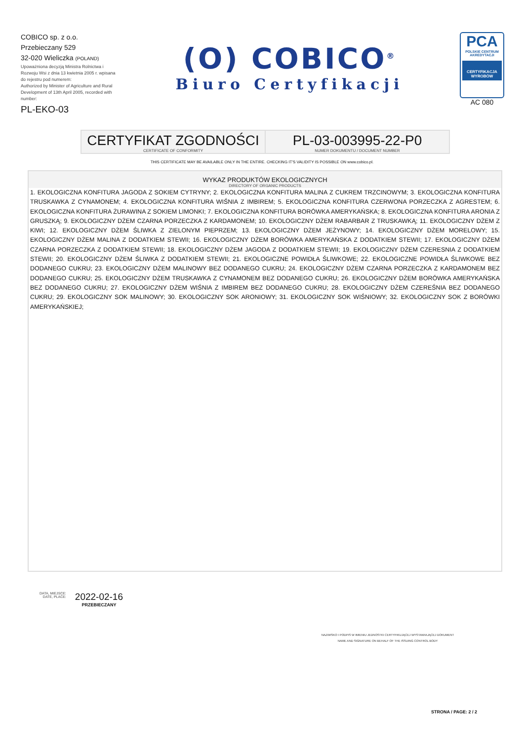COBICO sp. z o.o.
Przebieczany 529
32-020 Wieliczka (POLAND)
Upoważniona decyzją Ministra Rolnictwa i Rozwoju Wsi z dnia 13 kwietnia 2005 r. wpisana do rejestru pod numerem:
Authorized by Minister of Agriculture and Rural Development of 13th April 2005, recorded with number:
PL-EKO-03
(O) COBICO<sup>®</sup>
Biuro Certyfikacji
PCA
POLSKIE CENTRUM AKREDYTACJI
CERTYFIKACJA WYROBÓW
AC 080
CERTYFIKAT ZGODNOŚCI
CERTIFICATE OF CONFORMITY
PL-03-003995-22-P0
NUMER DOKUMENTU / DOCUMENT NUMBER
THIS CERTIFICATE MAY BE AVAILABLE ONLY IN THE ENTIRE. CHECKING IT'S VALIDITY IS POSSIBLE ON www.cobico.pl.
WYKAZ PRODUKTÓW EKOLOGICZNYCH
DIRECTORY OF ORGANIC PRODUCTS
1. EKOLOGICZNA KONFITURA JAGODA Z SOKIEM CYTRYNY; 2. EKOLOGICZNA KONFITURA MALINA Z CUKREM TRZCINOWYM; 3. EKOLOGICZNA KONFITURA TRUSKAWKA Z CYNAMONEM; 4. EKOLOGICZNA KONFITURA WIŚNIA Z IMBIREM; 5. EKOLOGICZNA KONFITURA CZERWONA PORZECZKA Z AGRESTEM; 6. EKOLOGICZNA KONFITURA ŻURAWINA Z SOKIEM LIMONKI; 7. EKOLOGICZNA KONFITURA BORÓWKA AMERYKAŃSKA; 8. EKOLOGICZNA KONFITURA ARONIA Z GRUSZKĄ; 9. EKOLOGICZNY DŻEM CZARNA PORZECZKA Z KARDAMONEM; 10. EKOLOGICZNY DŻEM RABARBAR Z TRUSKAWKĄ; 11. EKOLOGICZNY DŻEM Z KIWI; 12. EKOLOGICZNY DŻEM ŚLIWKA Z ZIELONYM PIEPRZEM; 13. EKOLOGICZNY DŻEM JEŻYNOWY; 14. EKOLOGICZNY DŻEM MORELOWY; 15. EKOLOGICZNY DŻEM MALINA Z DODATKIEM STEWII; 16. EKOLOGICZNY DŻEM BORÓWKA AMERYKAŃSKA Z DODATKIEM STEWII; 17. EKOLOGICZNY DŻEM CZARNA PORZECZKA Z DODATKIEM STEWII; 18. EKOLOGICZNY DŻEM JAGODA Z DODATKIEM STEWII; 19. EKOLOGICZNY DŻEM CZERESNIA Z DODATKIEM STEWII; 20. EKOLOGICZNY DŻEM ŚLIWKA Z DODATKIEM STEWII; 21. EKOLOGICZNE POWIDŁA ŚLIWKOWE; 22. EKOLOGICZNE POWIDŁA ŚLIWKOWE BEZ DODANEGO CUKRU; 23. EKOLOGICZNY DŻEM MALINOWY BEZ DODANEGO CUKRU; 24. EKOLOGICZNY DŻEM CZARNA PORZECZKA Z KARDAMONEM BEZ DODANEGO CUKRU; 25. EKOLOGICZNY DŻEM TRUSKAWKA Z CYNAMONEM BEZ DODANEGO CUKRU; 26. EKOLOGICZNY DŻEM BORÓWKA AMERYKAŃSKA BEZ DODANEGO CUKRU; 27. EKOLOGICZNY DŻEM WIŚNIA Z IMBIREM BEZ DODANEGO CUKRU; 28. EKOLOGICZNY DŻEM CZEREŚNIA BEZ DODANEGO CUKRU; 29. EKOLOGICZNY SOK MALINOWY; 30. EKOLOGICZNY SOK ARONIOWY; 31. EKOLOGICZNY SOK WIŚNIOWY; 32. EKOLOGICZNY SOK Z BORÓWKI AMERYKAŃSKIEJ;
DATA, MIEJSCE:
DATE, PLACE:
2022-02-16
PRZEBIECZANY
NAZWISKO I PODPIS W IMIENIU JEDNOSTKI CERTYFIKUJĄCEJ WYSTAWIAJĄCEJ DOKUMENT
NAME AND SIGNATURE ON BEHALF OF THE ISSUING CONTROL BODY
STRONA / PAGE: 2 / 2